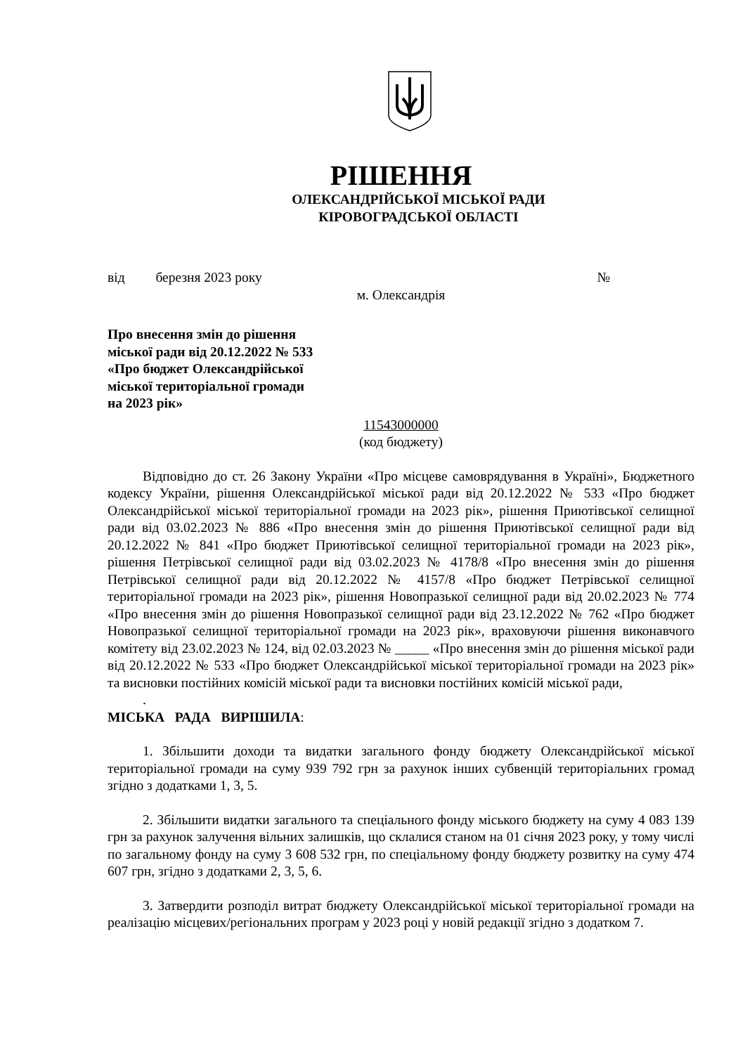РІШЕННЯ
ОЛЕКСАНДРІЙСЬКОЇ МІСЬКОЇ РАДИ
КІРОВОГРАДСЬКОЇ ОБЛАСТІ
від березня 2023 року №
м. Олександрія
Про внесення змін до рішення
міської ради від 20.12.2022 № 533
«Про бюджет Олександрійської
міської територіальної громади
на 2023 рік»
11543000000
(код бюджету)
Відповідно до ст. 26 Закону України «Про місцеве самоврядування в Україні», Бюджетного кодексу України, рішення Олександрійської міської ради від 20.12.2022 № 533 «Про бюджет Олександрійської міської територіальної громади на 2023 рік», рішення Приютівської селищної ради від 03.02.2023 № 886 «Про внесення змін до рішення Приютівської селищної ради від 20.12.2022 № 841 «Про бюджет Приютівської селищної територіальної громади на 2023 рік», рішення Петрівської селищної ради від 03.02.2023 № 4178/8 «Про внесення змін до рішення Петрівської селищної ради від 20.12.2022 № 4157/8 «Про бюджет Петрівської селищної територіальної громади на 2023 рік», рішення Новопразької селищної ради від 20.02.2023 № 774 «Про внесення змін до рішення Новопразької селищної ради від 23.12.2022 № 762 «Про бюджет Новопразької селищної територіальної громади на 2023 рік», враховуючи рішення виконавчого комітету від 23.02.2023 № 124, від 02.03.2023 № _____ «Про внесення змін до рішення міської ради від 20.12.2022 № 533 «Про бюджет Олександрійської міської територіальної громади на 2023 рік» та висновки постійних комісій міської ради та висновки постійних комісій міської ради,
.
МІСЬКА РАДА ВИРІШИЛА:
1. Збільшити доходи та видатки загального фонду бюджету Олександрійської міської територіальної громади на суму 939 792 грн за рахунок інших субвенцій територіальних громад згідно з додатками 1, 3, 5.
2. Збільшити видатки загального та спеціального фонду міського бюджету на суму 4 083 139 грн за рахунок залучення вільних залишків, що склалися станом на 01 січня 2023 року, у тому числі по загальному фонду на суму 3 608 532 грн, по спеціальному фонду бюджету розвитку на суму 474 607 грн, згідно з додатками 2, 3, 5, 6.
3. Затвердити розподіл витрат бюджету Олександрійської міської територіальної громади на реалізацію місцевих/регіональних програм у 2023 році у новій редакції згідно з додатком 7.